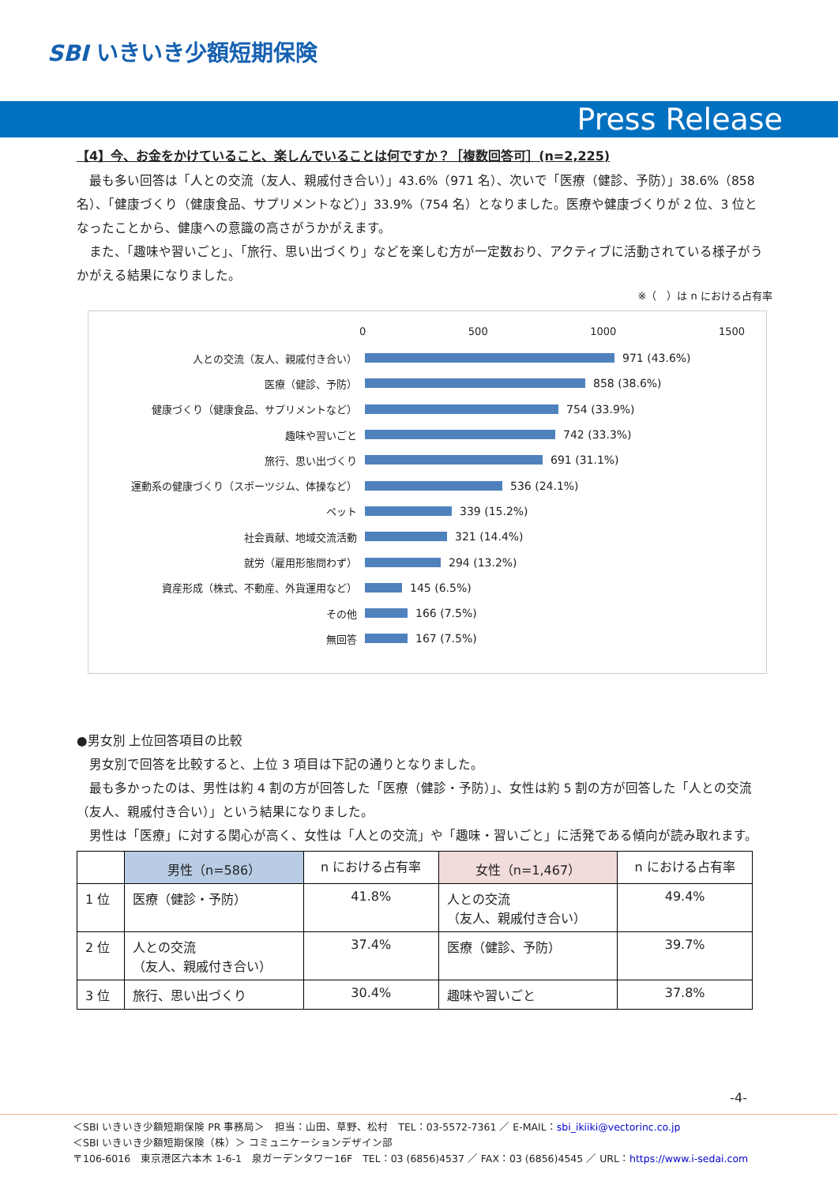SBI いきいき少額短期保険
Press Release
【4】今、お金をかけていること、楽しんでいることは何ですか？［複数回答可］(n=2,225)
　最も多い回答は「人との交流（友人、親戚付き合い）」43.6%（971 名）、次いで「医療（健診、予防）」38.6%（858 名）、「健康づくり（健康食品、サプリメントなど）」33.9%（754 名）となりました。医療や健康づくりが 2 位、3 位となったことから、健康への意識の高さがうかがえます。
　また、「趣味や習いごと」、「旅行、思い出づくり」などを楽しむ方が一定数おり、アクティブに活動されている様子がうかがえる結果になりました。
※（　）は n における占有率
0 500 1000 1500
人との交流（友人、親戚付き合い） 971 (43.6%)
医療（健診、予防） 858 (38.6%)
健康づくり（健康食品、サプリメントなど） 754 (33.9%)
趣味や習いごと 742 (33.3%)
旅行、思い出づくり 691 (31.1%)
運動系の健康づくり（スポーツジム、体操など） 536 (24.1%)
ペット 339 (15.2%)
社会貢献、地域交流活動 321 (14.4%)
就労（雇用形態問わず） 294 (13.2%)
資産形成（株式、不動産、外貨運用など） 145 (6.5%)
その他 166 (7.5%)
無回答 167 (7.5%)
●男女別 上位回答項目の比較
　男女別で回答を比較すると、上位 3 項目は下記の通りとなりました。
　最も多かったのは、男性は約 4 割の方が回答した「医療（健診・予防）」、女性は約 5 割の方が回答した「人との交流（友人、親戚付き合い）」という結果になりました。
　男性は「医療」に対する関心が高く、女性は「人との交流」や「趣味・習いごと」に活発である傾向が読み取れます。
| | 男性（n=586） | n における占有率 | 女性（n=1,467） | n における占有率 |
| --- | --- | --- | --- | --- |
| 1 位 | 医療（健診・予防） | 41.8% | 人との交流 （友人、親戚付き合い） | 49.4% |
| 2 位 | 人との交流 （友人、親戚付き合い） | 37.4% | 医療（健診、予防） | 39.7% |
| 3 位 | 旅行、思い出づくり | 30.4% | 趣味や習いごと | 37.8% |
-4-
＜SBI いきいき少額短期保険 PR 事務局＞　担当：山田、草野、松村　TEL：03-5572-7361 ／ E-MAIL：sbi_ikiiki@vectorinc.co.jp
＜SBI いきいき少額短期保険（株）＞ コミュニケーションデザイン部
〒106-6016　東京港区六本木 1-6-1　泉ガーデンタワー16F　TEL：03 (6856)4537 ／ FAX：03 (6856)4545 ／ URL：https://www.i-sedai.com